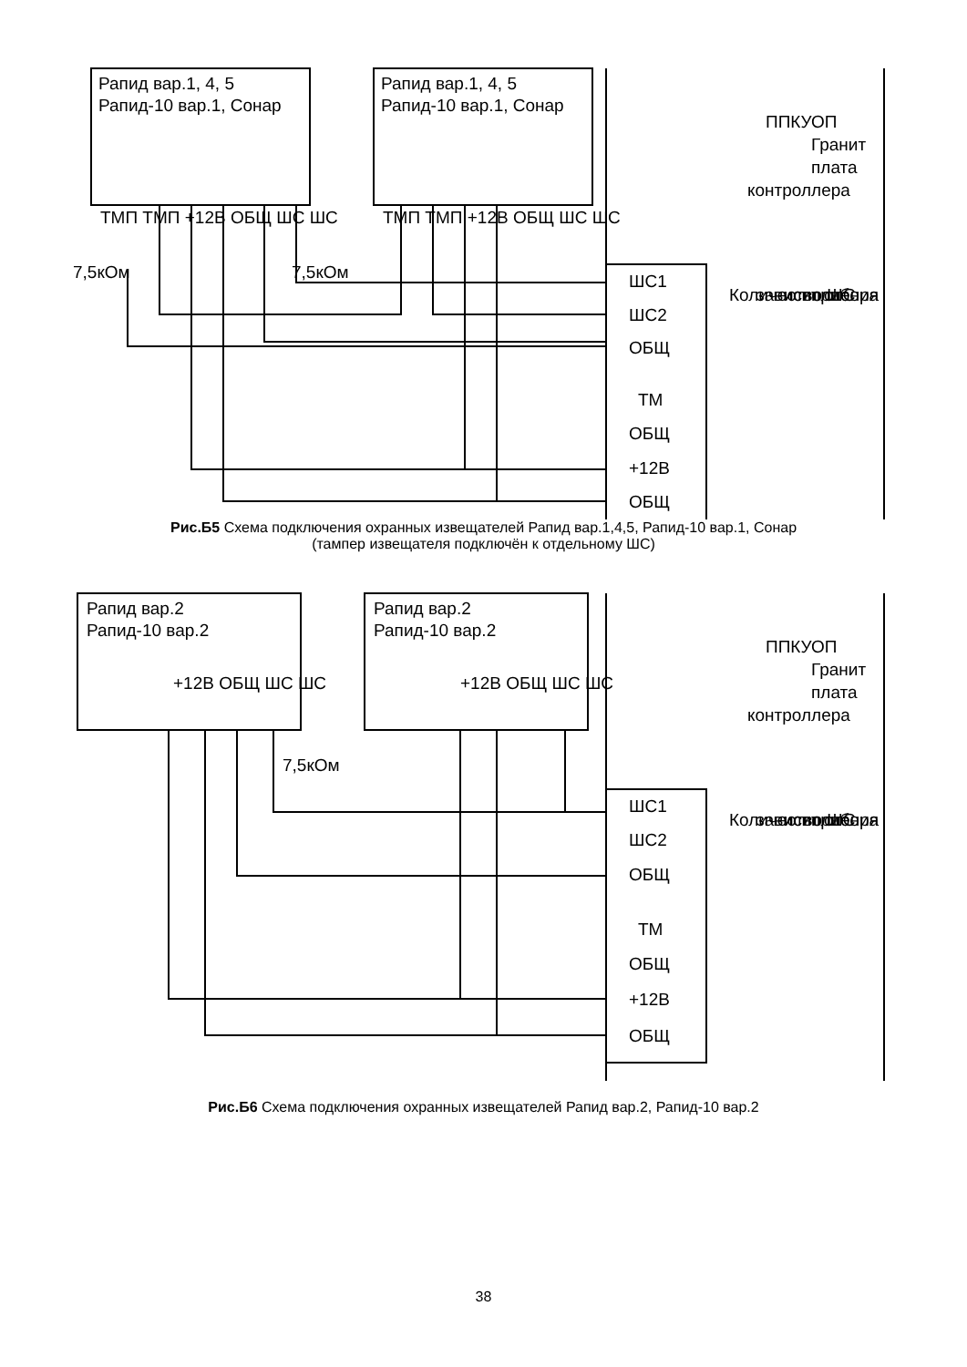Рапид вар.1, 4, 5
Рапид-10 вар.1, Сонар
Рапид вар.1, 4, 5
Рапид-10 вар.1, Сонар
ППКУОП
Гранит
плата
контроллера
ШС1
ШС2
ОБЩ
ТМ
ОБЩ
+12В
ОБЩ
Количество ШС
зависит от
исполнения
прибора
ТМП ТМП +12В ОБЩ ШС ШС
ТМП ТМП +12В ОБЩ ШС ШС
7,5кОм
7,5кОм
Рис.Б5 Схема подключения охранных извещателей Рапид вар.1,4,5, Рапид-10 вар.1, Сонар
(тампер извещателя подключён к отдельному ШС)
Рапид вар.2
Рапид-10 вар.2
Рапид вар.2
Рапид-10 вар.2
ППКУОП
Гранит
плата
контроллера
+12В ОБЩ ШС ШС
+12В ОБЩ ШС ШС
7,5кОм
ШС1
ШС2
ОБЩ
ТМ
ОБЩ
+12В
ОБЩ
Количество ШС
зависит от
исполнения
прибора
Рис.Б6 Схема подключения охранных извещателей Рапид вар.2, Рапид-10 вар.2
38